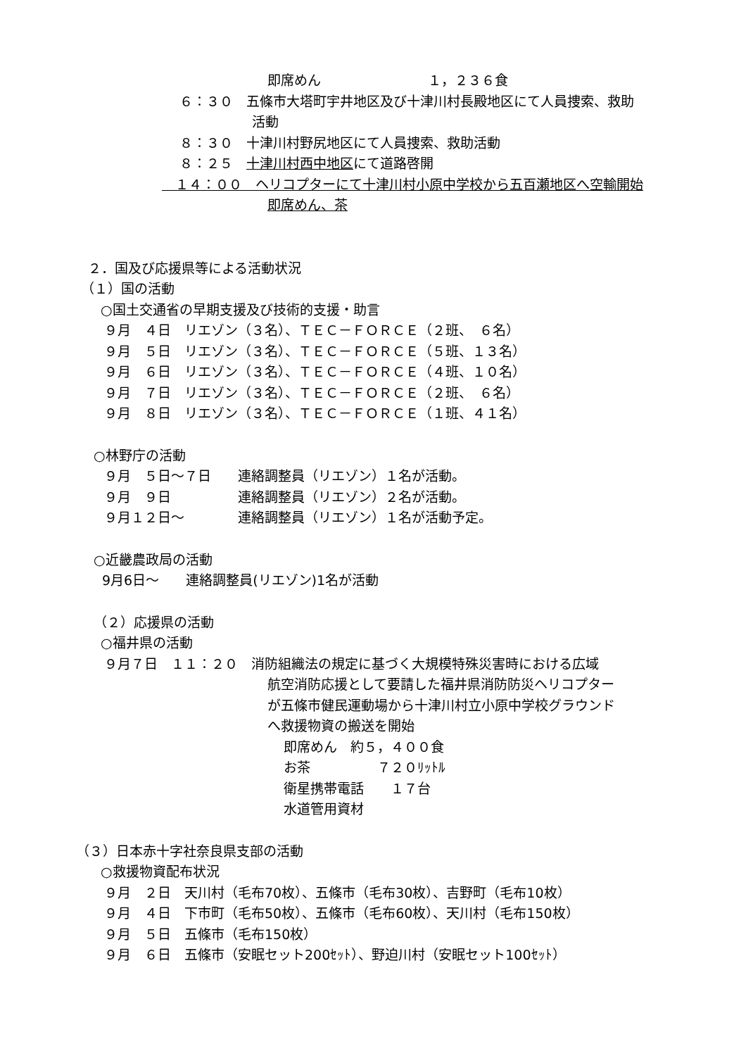即席めん　　　　　　　　１，２３６食
６：３０　五條市大塔町宇井地区及び十津川村長殿地区にて人員捜索、救助
活動
８：３０　十津川村野尻地区にて人員捜索、救助活動
８：２５　十津川村西中地区にて道路啓開
　１４：００　ヘリコプターにて十津川村小原中学校から五百瀬地区へ空輸開始
即席めん、茶
２．国及び応援県等による活動状況
（１）国の活動
○国土交通省の早期支援及び技術的支援・助言
９月　４日　リエゾン（３名）、ＴＥＣ－ＦＯＲＣＥ（２班、　６名）
９月　５日　リエゾン（３名）、ＴＥＣ－ＦＯＲＣＥ（５班、１３名）
９月　６日　リエゾン（３名）、ＴＥＣ－ＦＯＲＣＥ（４班、１０名）
９月　７日　リエゾン（３名）、ＴＥＣ－ＦＯＲＣＥ（２班、　６名）
９月　８日　リエゾン（３名）、ＴＥＣ－ＦＯＲＣＥ（１班、４１名）
○林野庁の活動
９月　５日～７日　　連絡調整員（リエゾン）１名が活動。
９月　９日　　　　　連絡調整員（リエゾン）２名が活動。
９月１２日～　　　　連絡調整員（リエゾン）１名が活動予定。
○近畿農政局の活動
9月6日～　　連絡調整員(リエゾン)1名が活動
（２）応援県の活動
○福井県の活動
９月７日　１１：２０　消防組織法の規定に基づく大規模特殊災害時における広域
航空消防応援として要請した福井県消防防災ヘリコプター
が五條市健民運動場から十津川村立小原中学校グラウンド
へ救援物資の搬送を開始
即席めん　約５，４００食
お茶　　　　　７２０ﾘｯﾄﾙ
衛星携帯電話　　１７台
水道管用資材
（３）日本赤十字社奈良県支部の活動
○救援物資配布状況
９月　２日　天川村（毛布70枚）、五條市（毛布30枚）、吉野町（毛布10枚）
９月　４日　下市町（毛布50枚）、五條市（毛布60枚）、天川村（毛布150枚）
９月　５日　五條市（毛布150枚）
９月　６日　五條市（安眠セット200ｾｯﾄ）、野迫川村（安眠セット100ｾｯﾄ）